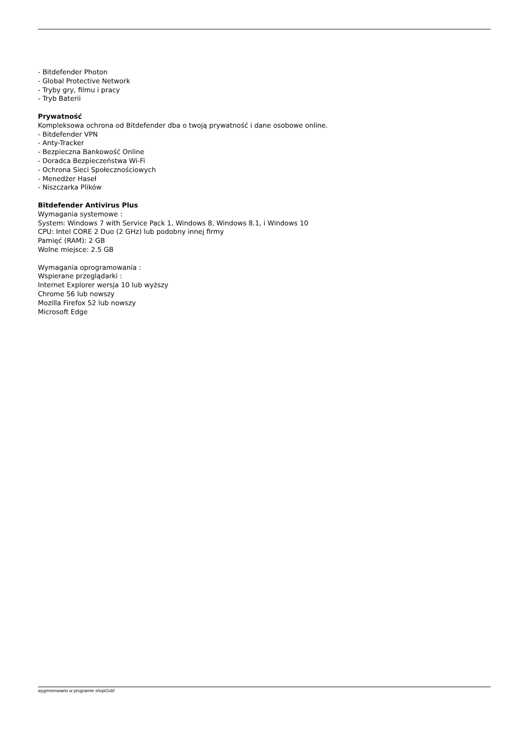- Bitdefender Photon
- Global Protective Network
- Tryby gry, filmu i pracy
- Tryb Baterii
Prywatność
Kompleksowa ochrona od Bitdefender dba o twoją prywatność i dane osobowe online.
- Bitdefender VPN
- Anty-Tracker
- Bezpieczna Bankowość Online
- Doradca Bezpieczeństwa Wi-Fi
- Ochrona Sieci Społecznościowych
- Menedżer Haseł
- Niszczarka Plików
Bitdefender Antivirus Plus
Wymagania systemowe :
System: Windows 7 with Service Pack 1, Windows 8, Windows 8.1, i Windows 10
CPU: Intel CORE 2 Duo (2 GHz) lub podobny innej firmy
Pamięć (RAM): 2 GB
Wolne miejsce: 2.5 GB
Wymagania oprogramowania :
Wspierane przeglądarki :
Internet Explorer wersja 10 lub wyższy
Chrome 56 lub nowszy
Mozilla Firefox 52 lub nowszy
Microsoft Edge
wygenerowano w programie shopGold